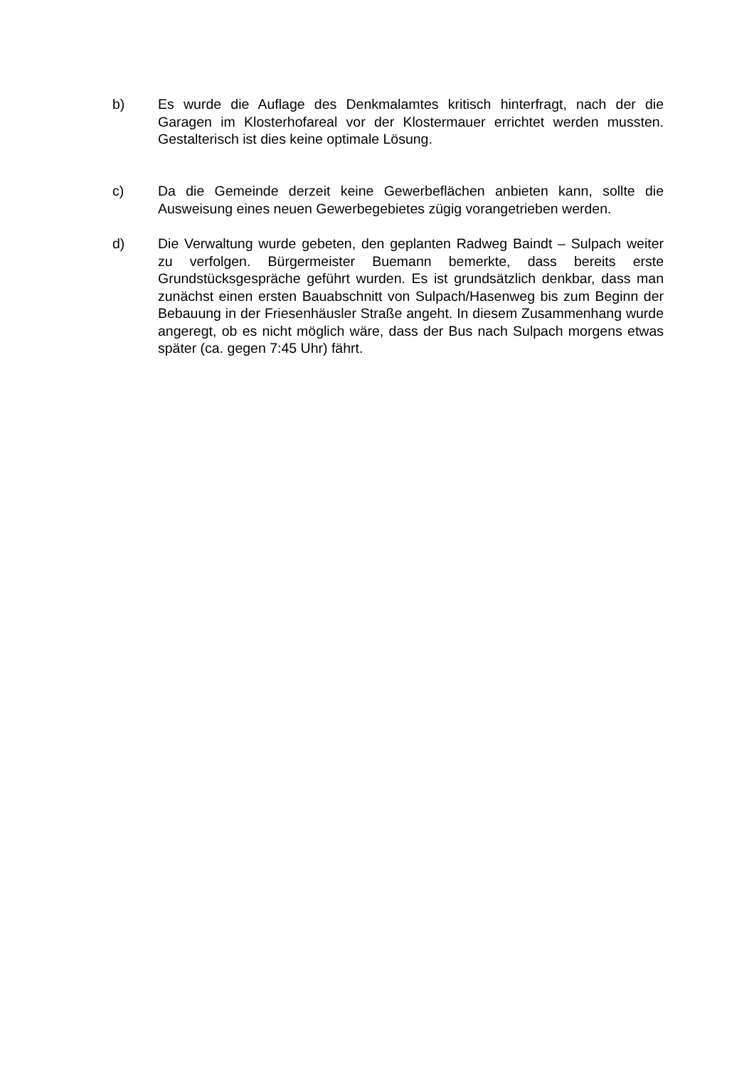b) Es wurde die Auflage des Denkmalamtes kritisch hinterfragt, nach der die Garagen im Klosterhofareal vor der Klostermauer errichtet werden mussten. Gestalterisch ist dies keine optimale Lösung.
c) Da die Gemeinde derzeit keine Gewerbeflächen anbieten kann, sollte die Ausweisung eines neuen Gewerbegebietes zügig vorangetrieben werden.
d) Die Verwaltung wurde gebeten, den geplanten Radweg Baindt – Sulpach weiter zu verfolgen. Bürgermeister Buemann bemerkte, dass bereits erste Grundstücksgespräche geführt wurden. Es ist grundsätzlich denkbar, dass man zunächst einen ersten Bauabschnitt von Sulpach/Hasenweg bis zum Beginn der Bebauung in der Friesenhäusler Straße angeht. In diesem Zusammenhang wurde angeregt, ob es nicht möglich wäre, dass der Bus nach Sulpach morgens etwas später (ca. gegen 7:45 Uhr) fährt.